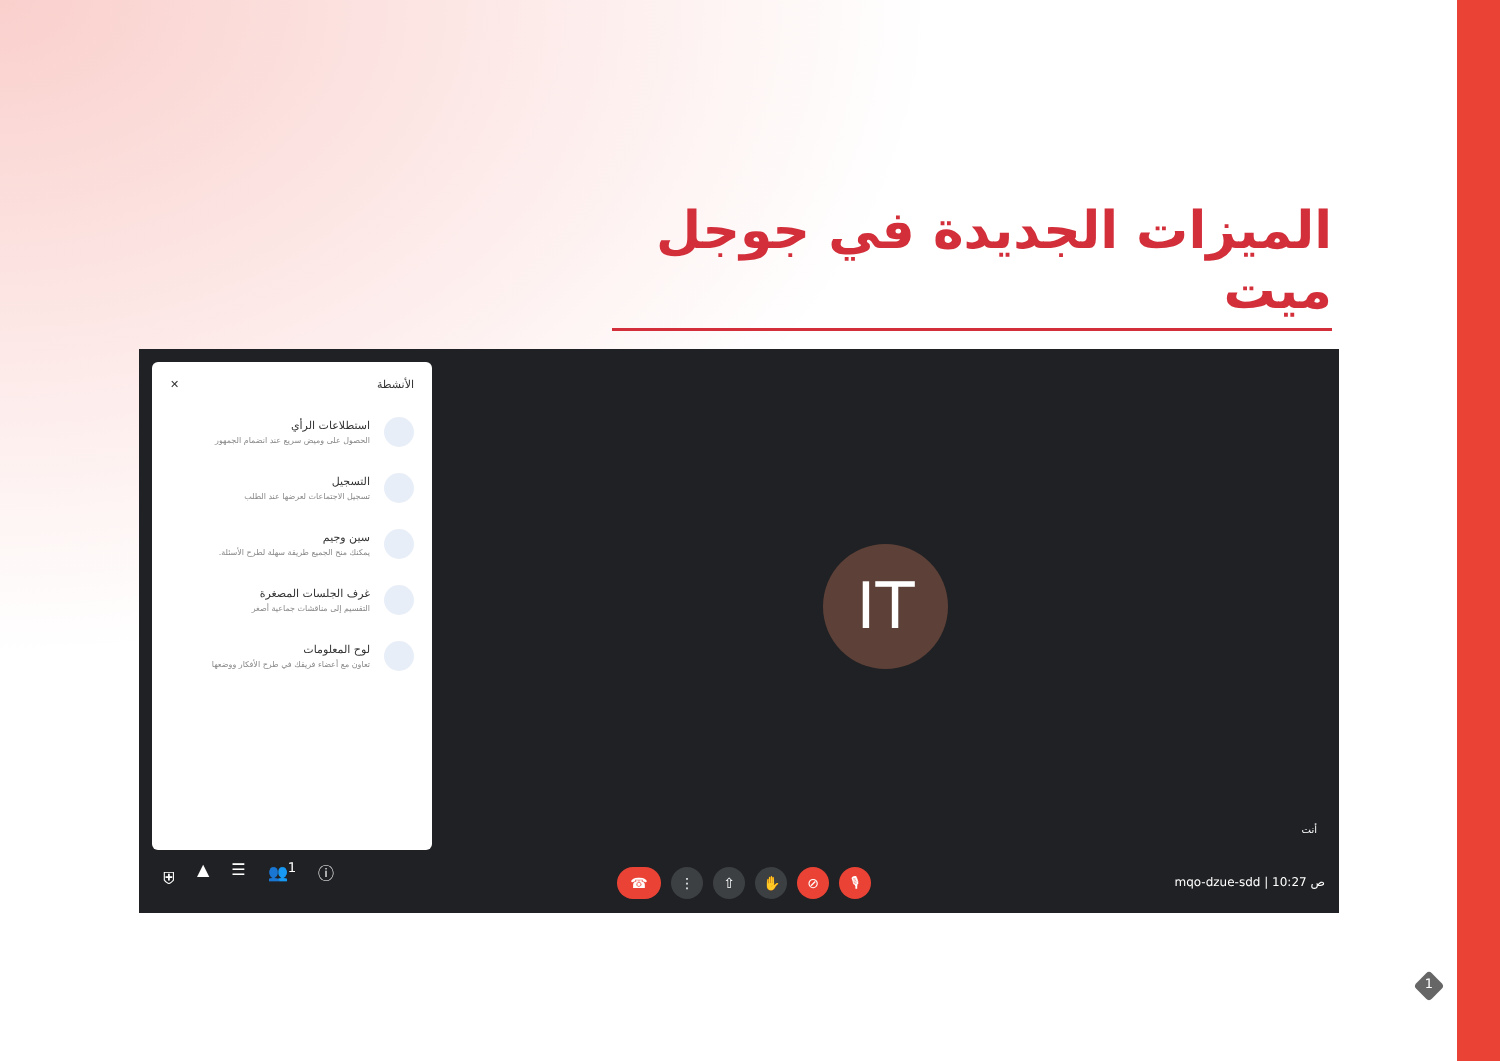الميزات الجديدة في جوجل ميت
الأنشطة ✕
استطلاعات الرأي
الحصول على وميض سريع عند انضمام الجمهور
التسجيل
تسجيل الاجتماعات لعرضها عند الطلب
سين وجيم
يمكنك منح الجميع طريقة سهلة لطرح الأسئلة.
غرف الجلسات المصغرة
التقسيم إلى مناقشات جماعية أصغر
لوح المعلومات
تعاون مع أعضاء فريقك في طرح الأفكار ووضعها
IT
أنت
⛨ ▲ ☰ 👥<sup>1</sup> ⓘ ☎ ⋮ ⇧ ✋ ⊘ 🎙 mqo-dzue-sdd | 10:27 ص
1